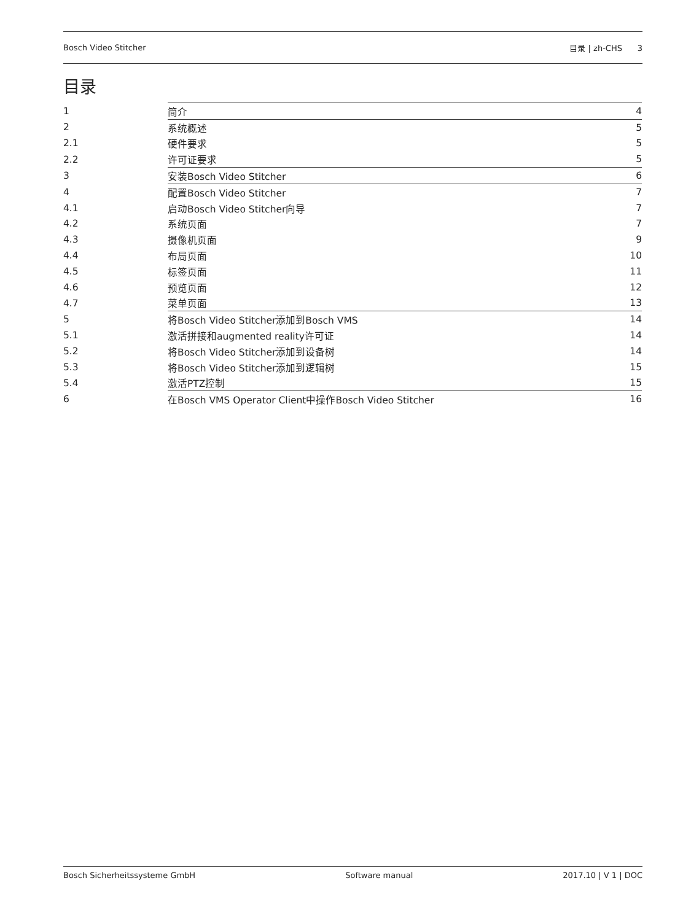Bosch Video Stitcher 目录 | zh-CHS 3
目录
| 1 | 简介 | 4 |
| 2 | 系统概述 | 5 |
| 2.1 | 硬件要求 | 5 |
| 2.2 | 许可证要求 | 5 |
| 3 | 安装Bosch Video Stitcher | 6 |
| 4 | 配置Bosch Video Stitcher | 7 |
| 4.1 | 启动Bosch Video Stitcher向导 | 7 |
| 4.2 | 系统页面 | 7 |
| 4.3 | 摄像机页面 | 9 |
| 4.4 | 布局页面 | 10 |
| 4.5 | 标签页面 | 11 |
| 4.6 | 预览页面 | 12 |
| 4.7 | 菜单页面 | 13 |
| 5 | 将Bosch Video Stitcher添加到Bosch VMS | 14 |
| 5.1 | 激活拼接和augmented reality许可证 | 14 |
| 5.2 | 将Bosch Video Stitcher添加到设备树 | 14 |
| 5.3 | 将Bosch Video Stitcher添加到逻辑树 | 15 |
| 5.4 | 激活PTZ控制 | 15 |
| 6 | 在Bosch VMS Operator Client中操作Bosch Video Stitcher | 16 |
Bosch Sicherheitssysteme GmbH Software manual 2017.10 | V 1 | DOC